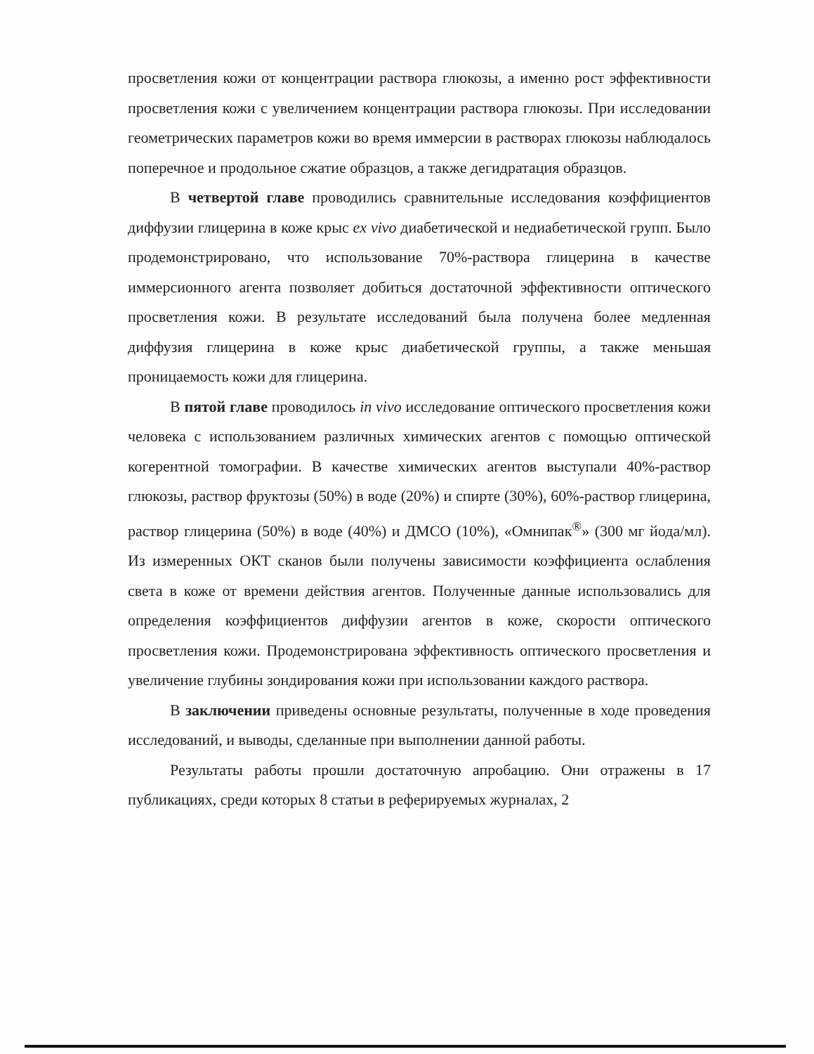просветления кожи от концентрации раствора глюкозы, а именно рост эффективности просветления кожи с увеличением концентрации раствора глюкозы. При исследовании геометрических параметров кожи во время иммерсии в растворах глюкозы наблюдалось поперечное и продольное сжатие образцов, а также дегидратация образцов.
В четвертой главе проводились сравнительные исследования коэффициентов диффузии глицерина в коже крыс ex vivo диабетической и недиабетической групп. Было продемонстрировано, что использование 70%-раствора глицерина в качестве иммерсионного агента позволяет добиться достаточной эффективности оптического просветления кожи. В результате исследований была получена более медленная диффузия глицерина в коже крыс диабетической группы, а также меньшая проницаемость кожи для глицерина.
В пятой главе проводилось in vivo исследование оптического просветления кожи человека с использованием различных химических агентов с помощью оптической когерентной томографии. В качестве химических агентов выступали 40%-раствор глюкозы, раствор фруктозы (50%) в воде (20%) и спирте (30%), 60%-раствор глицерина, раствор глицерина (50%) в воде (40%) и ДМСО (10%), «Омнипак<sup>®</sup>» (300 мг йода/мл). Из измеренных ОКТ сканов были получены зависимости коэффициента ослабления света в коже от времени действия агентов. Полученные данные использовались для определения коэффициентов диффузии агентов в коже, скорости оптического просветления кожи. Продемонстрирована эффективность оптического просветления и увеличение глубины зондирования кожи при использовании каждого раствора.
В заключении приведены основные результаты, полученные в ходе проведения исследований, и выводы, сделанные при выполнении данной работы.
Результаты работы прошли достаточную апробацию. Они отражены в 17 публикациях, среди которых 8 статьи в реферируемых журналах, 2